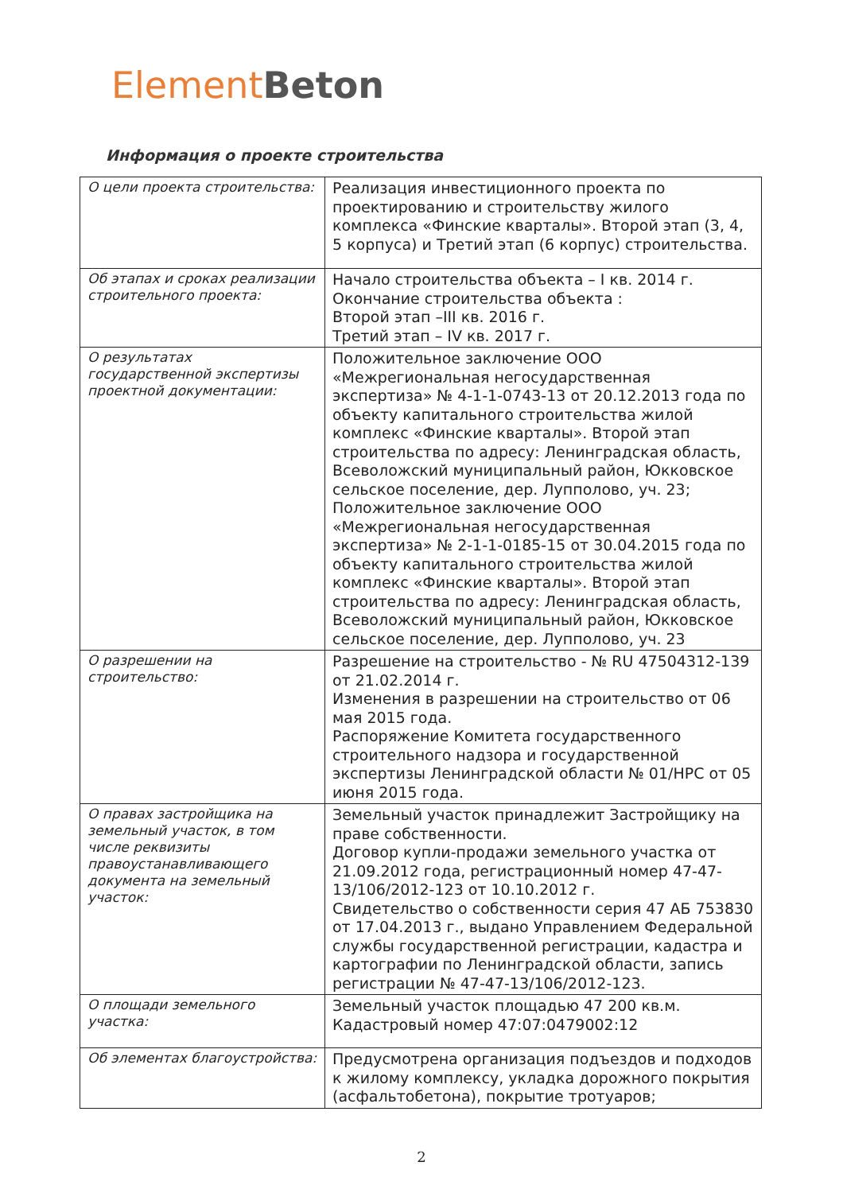Element Beton
Информация о проекте строительства
| О цели проекта строительства: | Реализация инвестиционного проекта по проектированию и строительству жилого комплекса «Финские кварталы». Второй этап (3, 4, 5 корпуса) и Третий этап (6 корпус) строительства. |
| Об этапах и сроках реализации строительного проекта: | Начало строительства объекта – I кв. 2014 г. Окончание строительства объекта : Второй этап –III кв. 2016 г. Третий этап – IV кв. 2017 г. |
| О результатах государственной экспертизы проектной документации: | Положительное заключение ООО «Межрегиональная негосударственная экспертиза» № 4-1-1-0743-13 от 20.12.2013 года по объекту капитального строительства жилой комплекс «Финские кварталы». Второй этап строительства по адресу: Ленинградская область, Всеволожский муниципальный район, Юкковское сельское поселение, дер. Лупполово, уч. 23; Положительное заключение ООО «Межрегиональная негосударственная экспертиза» № 2-1-1-0185-15 от 30.04.2015 года по объекту капитального строительства жилой комплекс «Финские кварталы». Второй этап строительства по адресу: Ленинградская область, Всеволожский муниципальный район, Юкковское сельское поселение, дер. Лупполово, уч. 23 |
| О разрешении на строительство: | Разрешение на строительство - № RU 47504312-139 от 21.02.2014 г. Изменения в разрешении на строительство от 06 мая 2015 года. Распоряжение Комитета государственного строительного надзора и государственной экспертизы Ленинградской области № 01/НРС от 05 июня 2015 года. |
| О правах застройщика на земельный участок, в том числе реквизиты правоустанавливающего документа на земельный участок: | Земельный участок принадлежит Застройщику на праве собственности. Договор купли-продажи земельного участка от 21.09.2012 года, регистрационный номер 47-47-13/106/2012-123 от 10.10.2012 г. Свидетельство о собственности серия 47 АБ 753830 от 17.04.2013 г., выдано Управлением Федеральной службы государственной регистрации, кадастра и картографии по Ленинградской области, запись регистрации № 47-47-13/106/2012-123. |
| О площади земельного участка: | Земельный участок площадью 47 200 кв.м. Кадастровый номер 47:07:0479002:12 |
| Об элементах благоустройства: | Предусмотрена организация подъездов и подходов к жилому комплексу, укладка дорожного покрытия (асфальтобетона), покрытие тротуаров; |
2